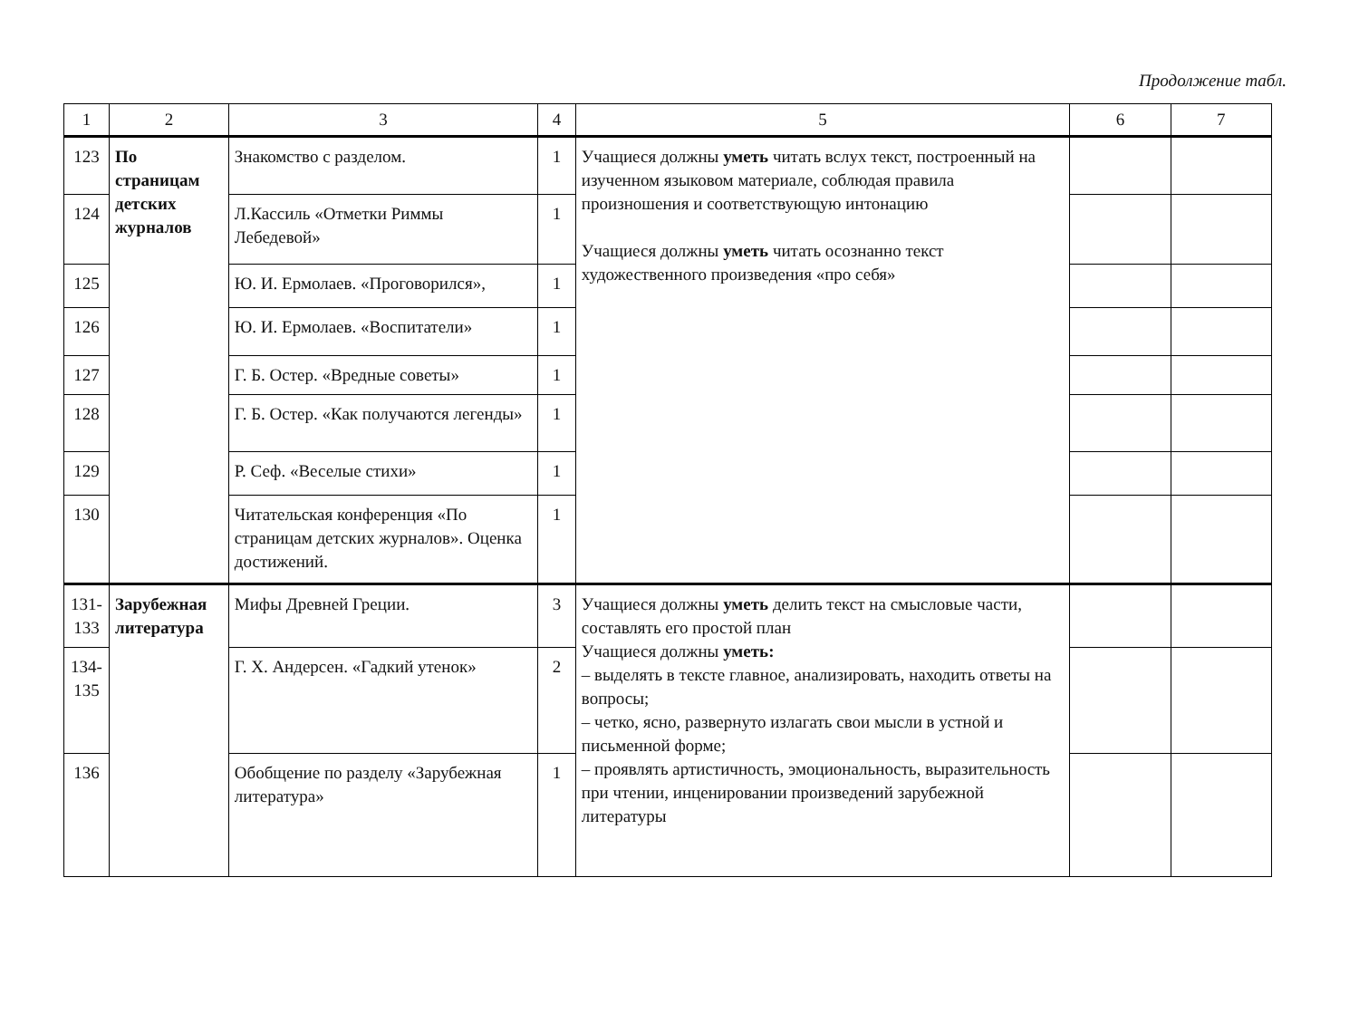Продолжение табл.
| 1 | 2 | 3 | 4 | 5 | 6 | 7 |
| --- | --- | --- | --- | --- | --- | --- |
| 123 | По страницам детских журналов | Знакомство с разделом. | 1 | Учащиеся должны уметь читать вслух текст, построенный на изученном языковом материале, соблюдая правила произношения и соответствующую интонацию Учащиеся должны уметь читать осознанно текст художественного произведения «про себя» | | |
| 124 | | Л.Кассиль «Отметки Риммы Лебедевой» | 1 | | | |
| 125 | | Ю. И. Ермолаев. «Проговорился», | 1 | | | |
| 126 | | Ю. И. Ермолаев. «Воспитатели» | 1 | | | |
| 127 | | Г. Б. Остер. «Вредные советы» | 1 | | | |
| 128 | | Г. Б. Остер. «Как получаются легенды» | 1 | | | |
| 129 | | Р. Сеф. «Веселые стихи» | 1 | | | |
| 130 | | Читательская конференция «По страницам детских журналов». Оценка достижений. | 1 | | | |
| 131-133 | Зарубежная литература | Мифы Древней Греции. | 3 | Учащиеся должны уметь делить текст на смысловые части, составлять его простой план Учащиеся должны уметь: – выделять в тексте главное, анализировать, находить ответы на вопросы; – четко, ясно, развернуто излагать свои мысли в устной и письменной форме; – проявлять артистичность, эмоциональность, выразительность при чтении, инценировании произведений зарубежной литературы | | |
| 134-135 | | Г. Х. Андерсен. «Гадкий утенок» | 2 | | | |
| 136 | | Обобщение по разделу «Зарубежная литература» | 1 | | | |